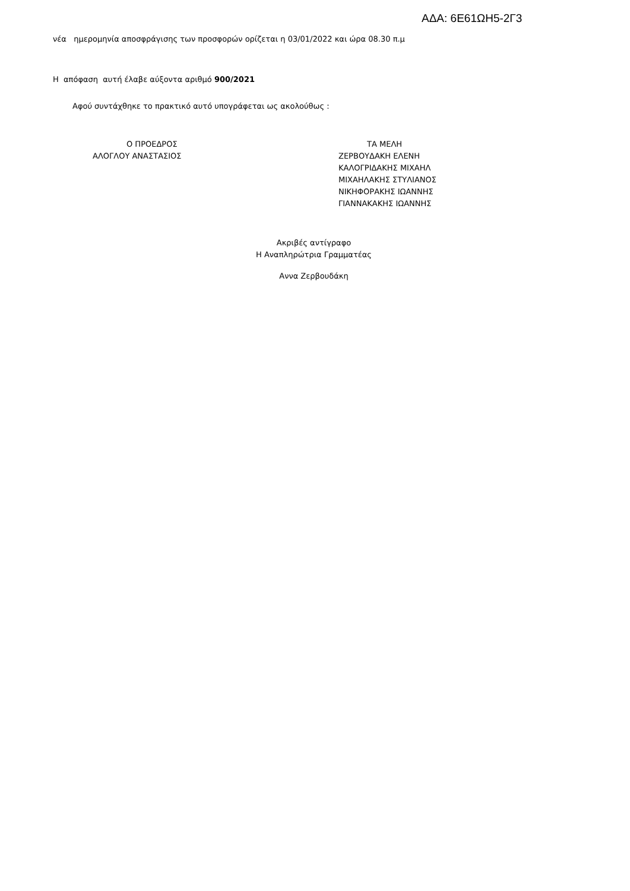ΑΔΑ: 6Ε61ΩΗ5-2Γ3
νέα ημερομηνία αποσφράγισης των προσφορών ορίζεται η 03/01/2022 και ώρα 08.30 π.μ
Η απόφαση αυτή έλαβε αύξοντα αριθμό 900/2021
Αφού συντάχθηκε το πρακτικό αυτό υπογράφεται ως ακολούθως :
Ο ΠΡΟΕΔΡΟΣ
ΑΛΟΓΛΟΥ ΑΝΑΣΤΑΣΙΟΣ
ΤΑ ΜΕΛΗ
ΖΕΡΒΟΥΔΑΚΗ ΕΛΕΝΗ
ΚΑΛΟΓΡΙΔΑΚΗΣ ΜΙΧΑΗΛ
ΜΙΧΑΗΛΑΚΗΣ ΣΤΥΛΙΑΝΟΣ
ΝΙΚΗΦΟΡΑΚΗΣ ΙΩΑΝΝΗΣ
ΓΙΑΝΝΑΚΑΚΗΣ ΙΩΑΝΝΗΣ
Ακριβές αντίγραφο
Η Αναπληρώτρια Γραμματέας
Αννα Ζερβουδάκη